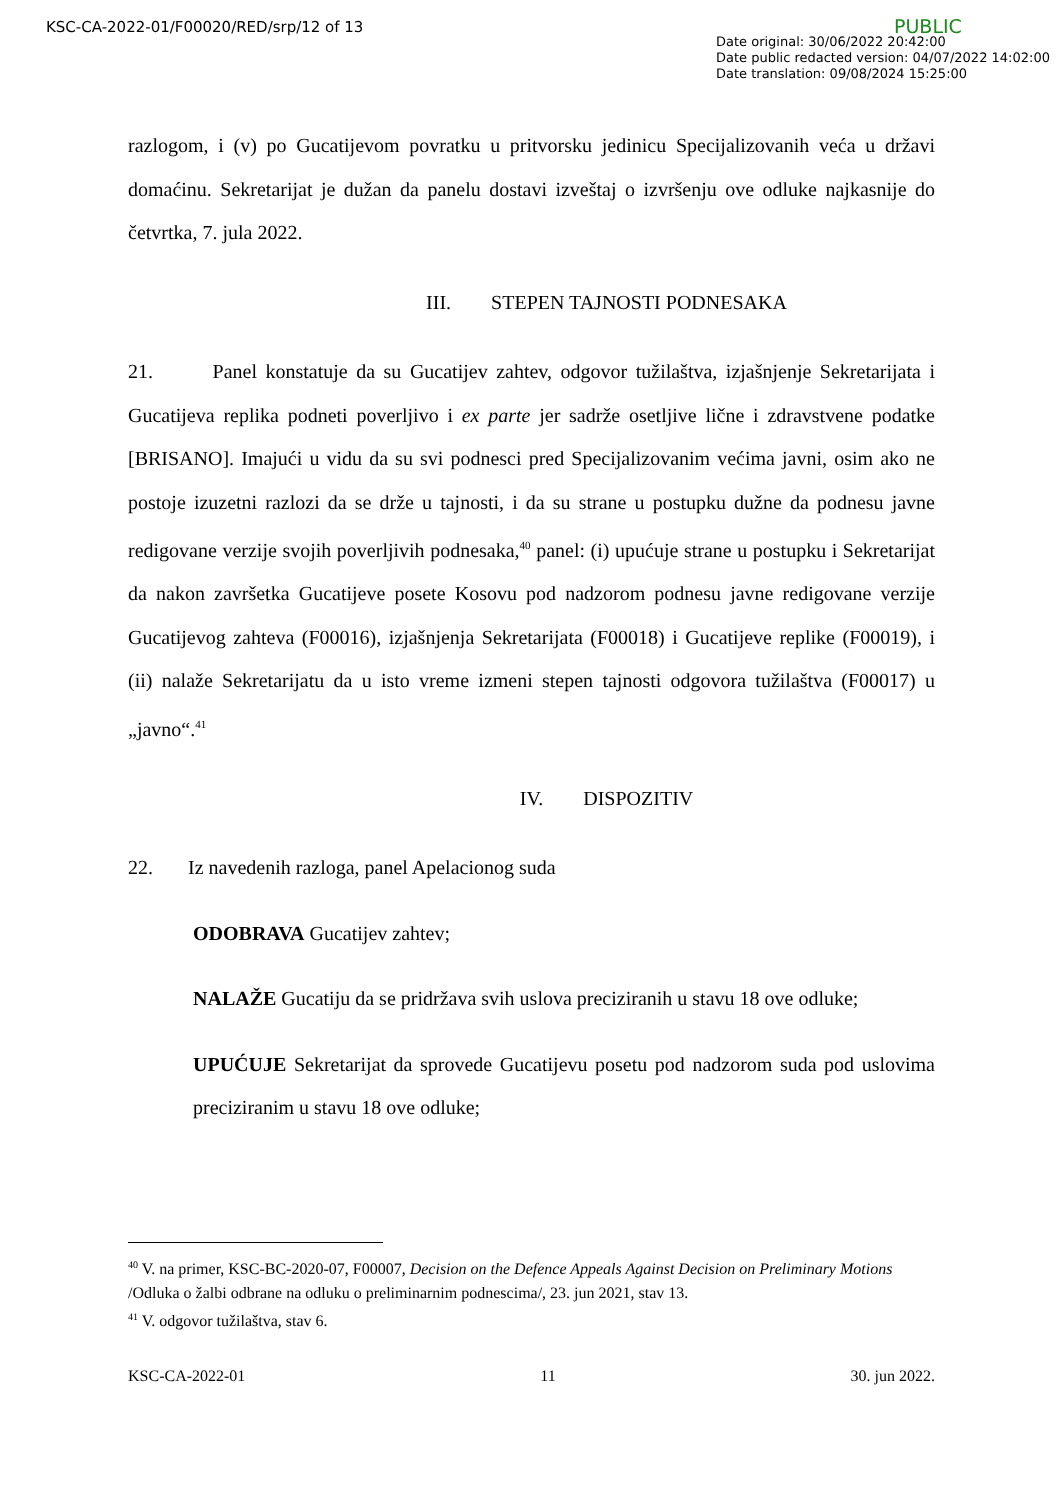KSC-CA-2022-01/F00020/RED/srp/12 of 13
PUBLIC
Date original: 30/06/2022 20:42:00
Date public redacted version: 04/07/2022 14:02:00
Date translation: 09/08/2024 15:25:00
razlogom, i (v) po Gucatijevom povratku u pritvorsku jedinicu Specijalizovanih veća u državi domaćinu. Sekretarijat je dužan da panelu dostavi izveštaj o izvršenju ove odluke najkasnije do četvrtka, 7. jula 2022.
III. STEPEN TAJNOSTI PODNESAKA
21. Panel konstatuje da su Gucatijev zahtev, odgovor tužilaštva, izjašnjenje Sekretarijata i Gucatijeva replika podneti poverljivo i ex parte jer sadrže osetljive lične i zdravstvene podatke [BRISANO]. Imajući u vidu da su svi podnesci pred Specijalizovanim većima javni, osim ako ne postoje izuzetni razlozi da se drže u tajnosti, i da su strane u postupku dužne da podnesu javne redigovane verzije svojih poverljivih podnesaka,<sup>40</sup> panel: (i) upućuje strane u postupku i Sekretarijat da nakon završetka Gucatijeve posete Kosovu pod nadzorom podnesu javne redigovane verzije Gucatijevog zahteva (F00016), izjašnjenja Sekretarijata (F00018) i Gucatijeve replike (F00019), i (ii) nalaže Sekretarijatu da u isto vreme izmeni stepen tajnosti odgovora tužilaštva (F00017) u „javno“.<sup>41</sup>
IV. DISPOZITIV
22. Iz navedenih razloga, panel Apelacionog suda
ODOBRAVA Gucatijev zahtev;
NALAŽE Gucatiju da se pridržava svih uslova preciziranih u stavu 18 ove odluke;
UPUĆUJE Sekretarijat da sprovede Gucatijevu posetu pod nadzorom suda pod uslovima preciziranim u stavu 18 ove odluke;
<sup>40</sup> V. na primer, KSC-BC-2020-07, F00007, Decision on the Defence Appeals Against Decision on Preliminary Motions /Odluka o žalbi odbrane na odluku o preliminarnim podnescima/, 23. jun 2021, stav 13.
<sup>41</sup> V. odgovor tužilaštva, stav 6.
KSC-CA-2022-01 11 30. jun 2022.